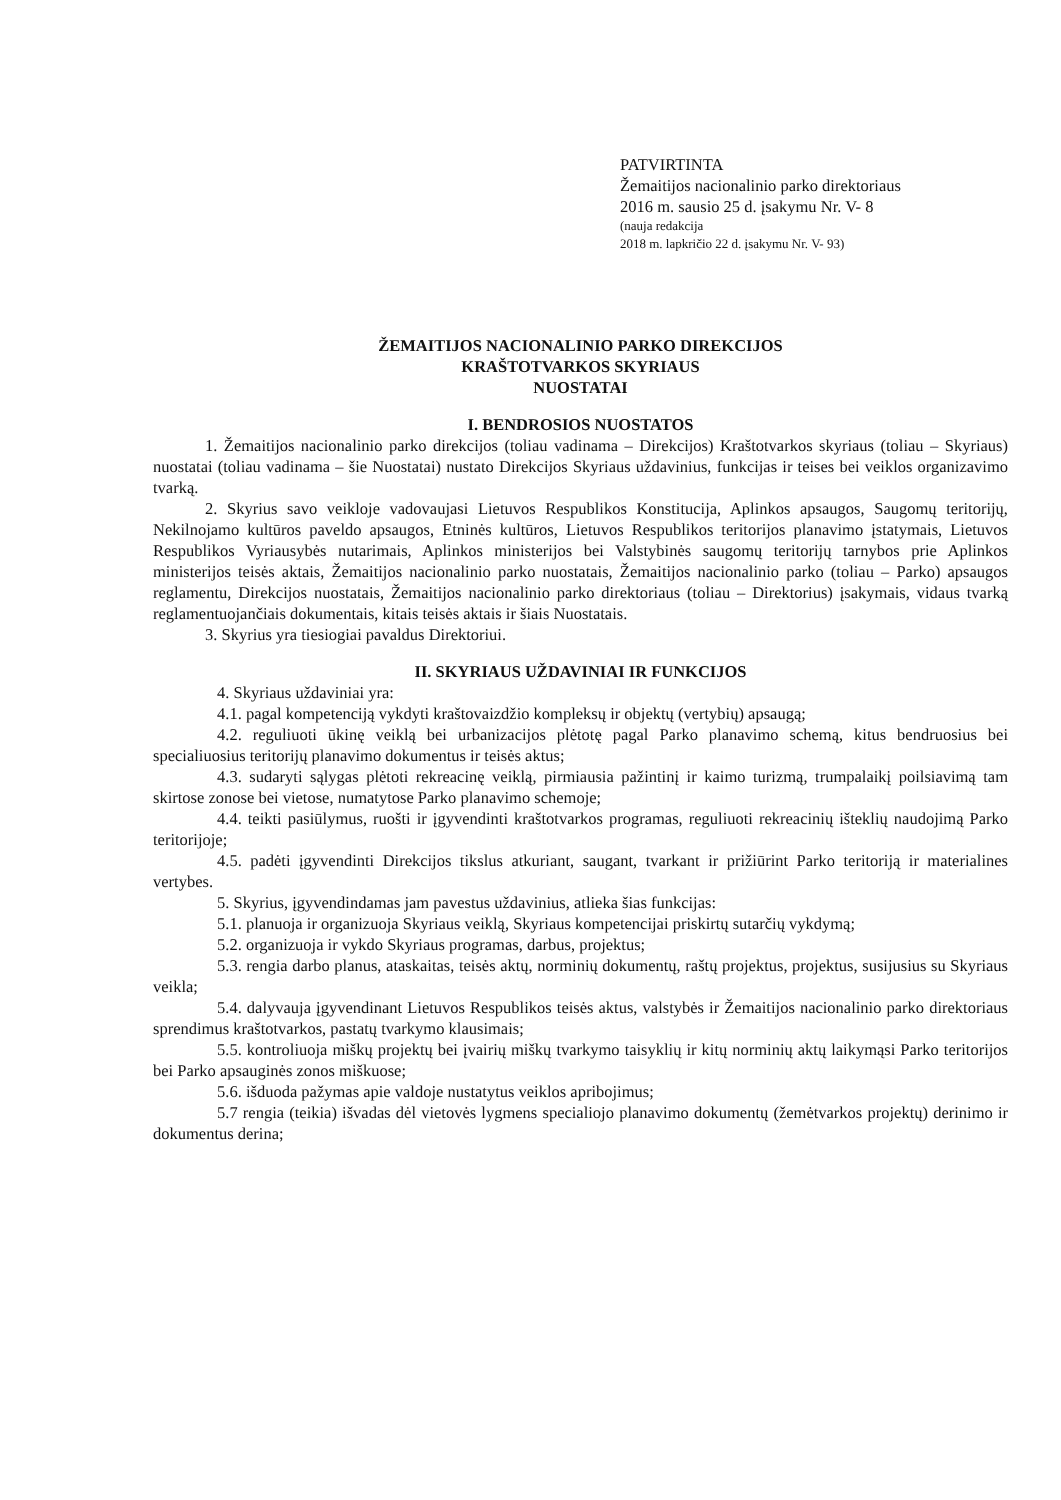PATVIRTINTA
Žemaitijos nacionalinio parko direktoriaus
2016 m. sausio 25 d. įsakymu Nr. V- 8
(nauja redakcija
2018 m. lapkričio 22 d. įsakymu Nr. V- 93)
ŽEMAITIJOS NACIONALINIO PARKO DIREKCIJOS
KRAŠTOTVARKOS SKYRIAUS
NUOSTATAI
I. BENDROSIOS NUOSTATOS
1. Žemaitijos nacionalinio parko direkcijos (toliau vadinama – Direkcijos) Kraštotvarkos skyriaus (toliau – Skyriaus) nuostatai (toliau vadinama – šie Nuostatai) nustato Direkcijos Skyriaus uždavinius, funkcijas ir teises bei veiklos organizavimo tvarką.
2. Skyrius savo veikloje vadovaujasi Lietuvos Respublikos Konstitucija, Aplinkos apsaugos, Saugomų teritorijų, Nekilnojamo kultūros paveldo apsaugos, Etninės kultūros, Lietuvos Respublikos teritorijos planavimo įstatymais, Lietuvos Respublikos Vyriausybės nutarimais, Aplinkos ministerijos bei Valstybinės saugomų teritorijų tarnybos prie Aplinkos ministerijos teisės aktais, Žemaitijos nacionalinio parko nuostatais, Žemaitijos nacionalinio parko (toliau – Parko) apsaugos reglamentu, Direkcijos nuostatais, Žemaitijos nacionalinio parko direktoriaus (toliau – Direktorius) įsakymais, vidaus tvarką reglamentuojančiais dokumentais, kitais teisės aktais ir šiais Nuostatais.
3. Skyrius yra tiesiogiai pavaldus Direktoriui.
II. SKYRIAUS UŽDAVINIAI IR FUNKCIJOS
4. Skyriaus uždaviniai yra:
4.1. pagal kompetenciją vykdyti kraštovaizdžio kompleksų ir objektų (vertybių) apsaugą;
4.2. reguliuoti ūkinę veiklą bei urbanizacijos plėtotę pagal Parko planavimo schemą, kitus bendruosius bei specialiuosius teritorijų planavimo dokumentus ir teisės aktus;
4.3. sudaryti sąlygas plėtoti rekreacinę veiklą, pirmiausia pažintinį ir kaimo turizmą, trumpalaikį poilsiavimą tam skirtose zonose bei vietose, numatytose Parko planavimo schemoje;
4.4. teikti pasiūlymus, ruošti ir įgyvendinti kraštotvarkos programas, reguliuoti rekreacinių išteklių naudojimą Parko teritorijoje;
4.5. padėti įgyvendinti Direkcijos tikslus atkuriant, saugant, tvarkant ir prižiūrint Parko teritoriją ir materialines vertybes.
5. Skyrius, įgyvendindamas jam pavestus uždavinius, atlieka šias funkcijas:
5.1. planuoja ir organizuoja Skyriaus veiklą, Skyriaus kompetencijai priskirtų sutarčių vykdymą;
5.2. organizuoja ir vykdo Skyriaus programas, darbus, projektus;
5.3. rengia darbo planus, ataskaitas, teisės aktų, norminių dokumentų, raštų projektus, projektus, susijusius su Skyriaus veikla;
5.4. dalyvauja įgyvendinant Lietuvos Respublikos teisės aktus, valstybės ir Žemaitijos nacionalinio parko direktoriaus sprendimus kraštotvarkos, pastatų tvarkymo klausimais;
5.5. kontroliuoja miškų projektų bei įvairių miškų tvarkymo taisyklių ir kitų norminių aktų laikymąsi Parko teritorijos bei Parko apsauginės zonos miškuose;
5.6. išduoda pažymas apie valdoje nustatytus veiklos apribojimus;
5.7 rengia (teikia) išvadas dėl vietovės lygmens specialiojo planavimo dokumentų (žemėtvarkos projektų) derinimo ir dokumentus derina;